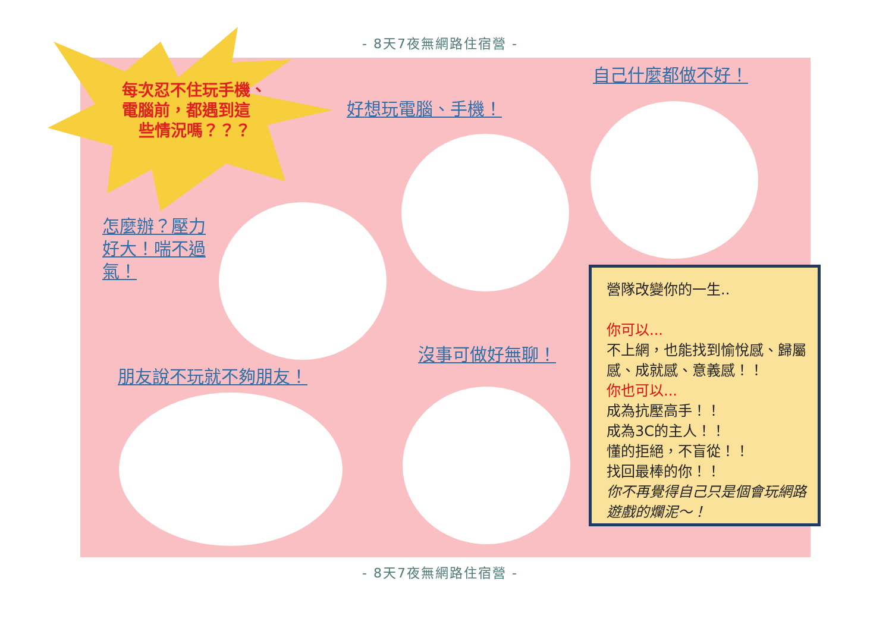- 8天7夜無網路住宿營 -
每次忍不住玩手機、
電腦前，都遇到這
些情況嗎？？？
自己什麼都做不好！
好想玩電腦、手機！
怎麼辦？壓力好大！喘不過氣！
沒事可做好無聊！
朋友說不玩就不夠朋友！
營隊改變你的一生..
你可以...
不上網，也能找到愉悅感、歸屬感、成就感、意義感！！
你也可以...
成為抗壓高手！！
成為3C的主人！！
懂的拒絕，不盲從！！
找回最棒的你！！
你不再覺得自己只是個會玩網路遊戲的爛泥～！
- 8天7夜無網路住宿營 -